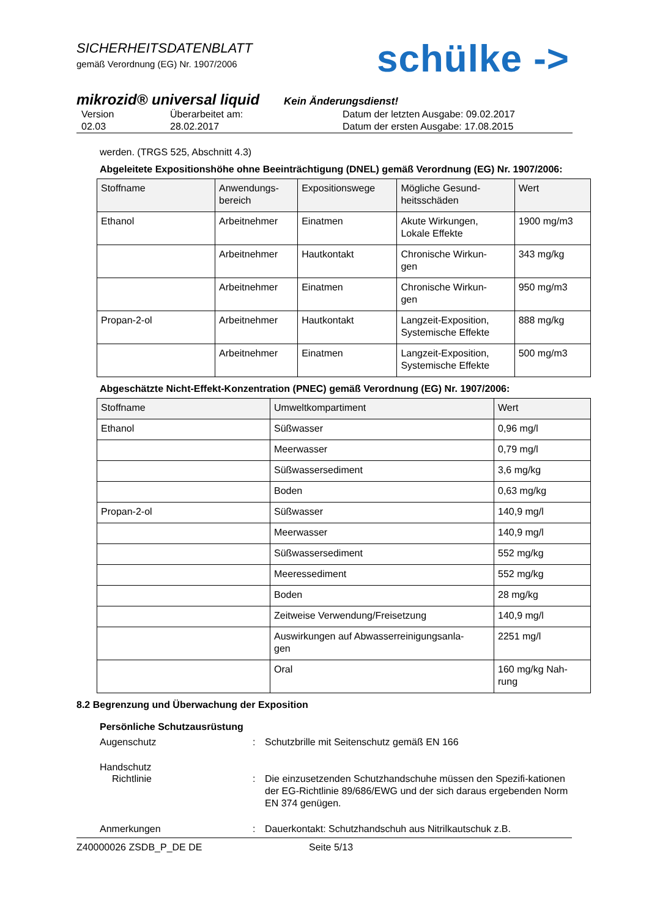SICHERHEITSDATENBLATT
gemäß Verordnung (EG) Nr. 1907/2006
schülke ->
mikrozid® universal liquid Kein Änderungsdienst!
Version
02.03
Überarbeitet am:
28.02.2017
Datum der letzten Ausgabe: 09.02.2017
Datum der ersten Ausgabe: 17.08.2015
werden. (TRGS 525, Abschnitt 4.3)
Abgeleitete Expositionshöhe ohne Beeinträchtigung (DNEL) gemäß Verordnung (EG) Nr. 1907/2006:
| Stoffname | Anwendungs- bereich | Expositionswege | Mögliche Gesund- heitsschäden | Wert |
| --- | --- | --- | --- | --- |
| Ethanol | Arbeitnehmer | Einatmen | Akute Wirkungen, Lokale Effekte | 1900 mg/m3 |
| | Arbeitnehmer | Hautkontakt | Chronische Wirkun- gen | 343 mg/kg |
| | Arbeitnehmer | Einatmen | Chronische Wirkun- gen | 950 mg/m3 |
| Propan-2-ol | Arbeitnehmer | Hautkontakt | Langzeit-Exposition, Systemische Effekte | 888 mg/kg |
| | Arbeitnehmer | Einatmen | Langzeit-Exposition, Systemische Effekte | 500 mg/m3 |
Abgeschätzte Nicht-Effekt-Konzentration (PNEC) gemäß Verordnung (EG) Nr. 1907/2006:
| Stoffname | Umweltkompartiment | Wert |
| --- | --- | --- |
| Ethanol | Süßwasser | 0,96 mg/l |
| | Meerwasser | 0,79 mg/l |
| | Süßwassersediment | 3,6 mg/kg |
| | Boden | 0,63 mg/kg |
| Propan-2-ol | Süßwasser | 140,9 mg/l |
| | Meerwasser | 140,9 mg/l |
| | Süßwassersediment | 552 mg/kg |
| | Meeressediment | 552 mg/kg |
| | Boden | 28 mg/kg |
| | Zeitweise Verwendung/Freisetzung | 140,9 mg/l |
| | Auswirkungen auf Abwasserreinigungsanla- gen | 2251 mg/l |
| | Oral | 160 mg/kg Nah- rung |
8.2 Begrenzung und Überwachung der Exposition
Persönliche Schutzausrüstung
Augenschutz
:
Schutzbrille mit Seitenschutz gemäß EN 166
Handschutz
Richtlinie
:
Die einzusetzenden Schutzhandschuhe müssen den Spezifi-kationen der EG-Richtlinie 89/686/EWG und der sich daraus ergebenden Norm EN 374 genügen.
Anmerkungen
:
Dauerkontakt: Schutzhandschuh aus Nitrilkautschuk z.B.
Z40000026 ZSDB_P_DE DE Seite 5/13